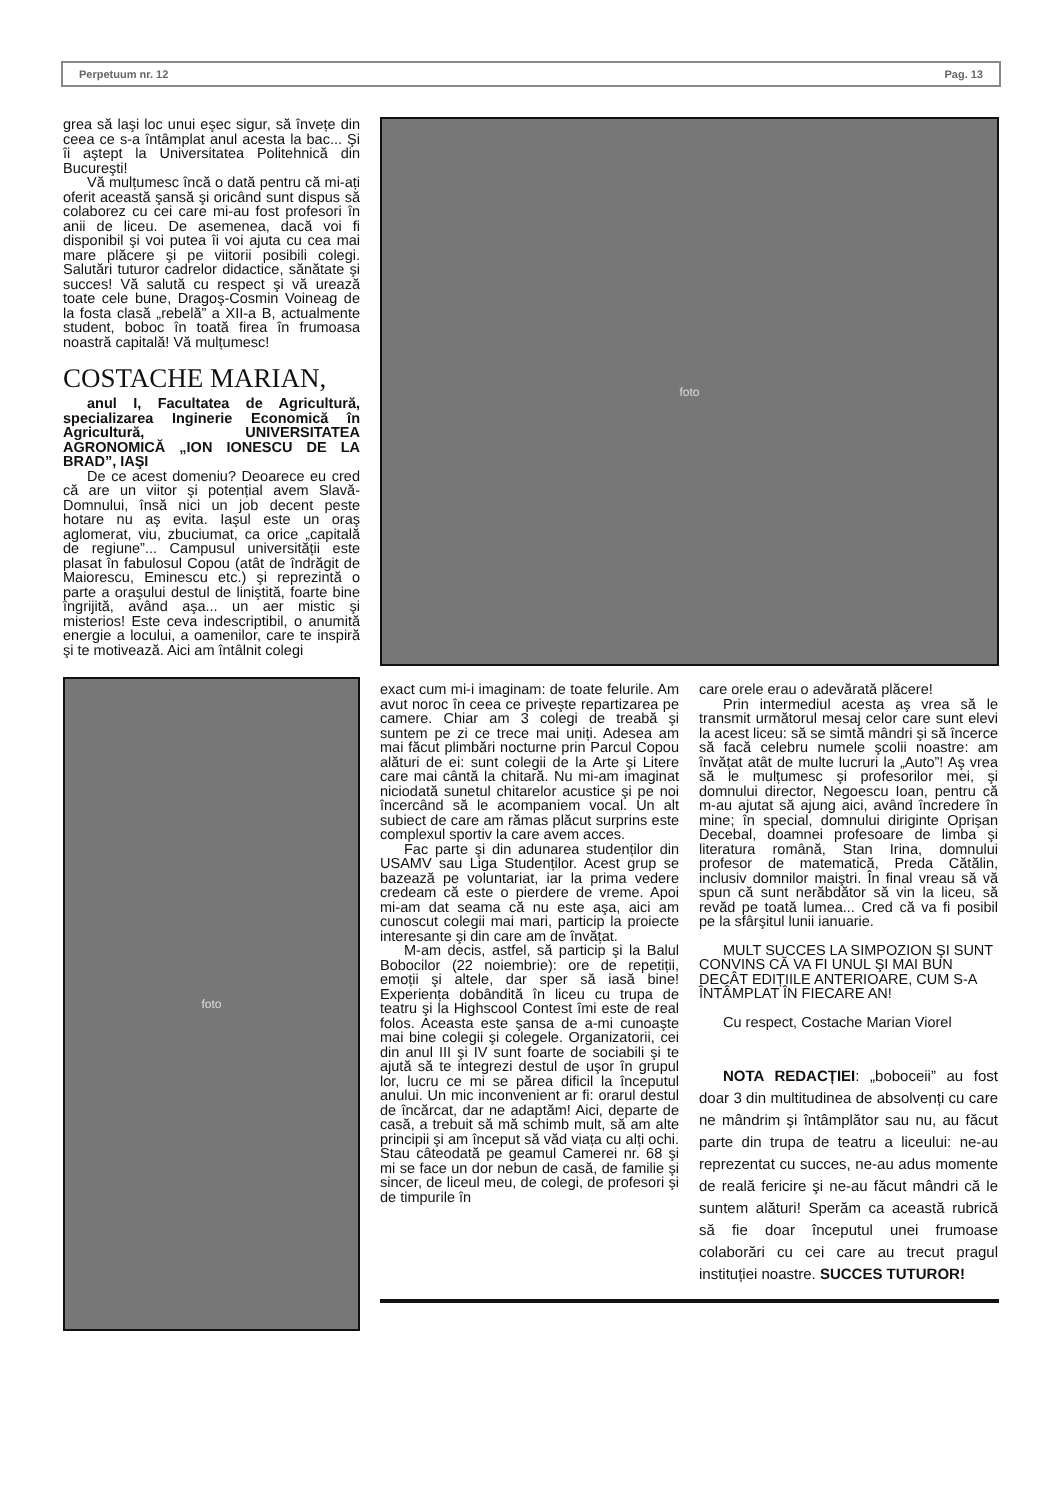Perpetuum nr. 12 Pag. 13
grea să laşi loc unui eşec sigur, să învețe din ceea ce s-a întâmplat anul acesta la bac... Şi îi aştept la Universitatea Politehnică din Bucureşti!
Vă mulțumesc încă o dată pentru că mi-ați oferit această şansă şi oricând sunt dispus să colaborez cu cei care mi-au fost profesori în anii de liceu. De asemenea, dacă voi fi disponibil şi voi putea îi voi ajuta cu cea mai mare plăcere şi pe viitorii posibili colegi. Salutări tuturor cadrelor didactice, sănătate şi succes! Vă salută cu respect şi vă urează toate cele bune, Dragoş-Cosmin Voineag de la fosta clasă „rebelă” a XII-a B, actualmente student, boboc în toată firea în frumoasa noastră capitală! Vă mulțumesc!
COSTACHE MARIAN,
anul I, Facultatea de Agricultură, specializarea Inginerie Economică în Agricultură, UNIVERSITATEA AGRONOMICĂ „ION IONESCU DE LA BRAD”, IAŞI
De ce acest domeniu? Deoarece eu cred că are un viitor şi potențial avem Slavă-Domnului, însă nici un job decent peste hotare nu aş evita. Iaşul este un oraş aglomerat, viu, zbuciumat, ca orice „capitală de regiune”... Campusul universității este plasat în fabulosul Copou (atât de îndrăgit de Maiorescu, Eminescu etc.) şi reprezintă o parte a oraşului destul de liniştită, foarte bine îngrijită, având aşa... un aer mistic şi misterios! Este ceva indescriptibil, o anumită energie a locului, a oamenilor, care te inspiră şi te motivează. Aici am întâlnit colegi
foto
foto
exact cum mi-i imaginam: de toate felurile. Am avut noroc în ceea ce priveşte repartizarea pe camere. Chiar am 3 colegi de treabă şi suntem pe zi ce trece mai uniți. Adesea am mai făcut plimbări nocturne prin Parcul Copou alături de ei: sunt colegii de la Arte şi Litere care mai cântă la chitară. Nu mi-am imaginat niciodată sunetul chitarelor acustice şi pe noi încercând să le acompaniem vocal. Un alt subiect de care am rămas plăcut surprins este complexul sportiv la care avem acces.
Fac parte şi din adunarea studenților din USAMV sau Liga Studenților. Acest grup se bazează pe voluntariat, iar la prima vedere credeam că este o pierdere de vreme. Apoi mi-am dat seama că nu este aşa, aici am cunoscut colegii mai mari, particip la proiecte interesante şi din care am de învățat.
M-am decis, astfel, să particip şi la Balul Bobocilor (22 noiembrie): ore de repetiții, emoții şi altele, dar sper să iasă bine! Experiența dobândită în liceu cu trupa de teatru şi la Highscool Contest îmi este de real folos. Aceasta este şansa de a-mi cunoaşte mai bine colegii şi colegele. Organizatorii, cei din anul III şi IV sunt foarte de sociabili şi te ajută să te integrezi destul de uşor în grupul lor, lucru ce mi se părea dificil la începutul anului. Un mic inconvenient ar fi: orarul destul de încărcat, dar ne adaptăm! Aici, departe de casă, a trebuit să mă schimb mult, să am alte principii şi am început să văd viața cu alți ochi. Stau câteodată pe geamul Camerei nr. 68 şi mi se face un dor nebun de casă, de familie şi sincer, de liceul meu, de colegi, de profesori şi de timpurile în
care orele erau o adevărată plăcere!
Prin intermediul acesta aş vrea să le transmit următorul mesaj celor care sunt elevi la acest liceu: să se simtă mândri şi să încerce să facă celebru numele şcolii noastre: am învățat atât de multe lucruri la „Auto”! Aş vrea să le mulțumesc şi profesorilor mei, şi domnului director, Negoescu Ioan, pentru că m-au ajutat să ajung aici, având încredere în mine; în special, domnului diriginte Oprişan Decebal, doamnei profesoare de limba şi literatura română, Stan Irina, domnului profesor de matematică, Preda Cătălin, inclusiv domnilor maiştri. În final vreau să vă spun că sunt nerăbdător să vin la liceu, să revăd pe toată lumea... Cred că va fi posibil pe la sfârşitul lunii ianuarie.
MULT SUCCES LA SIMPOZION ŞI SUNT CONVINS CĂ VA FI UNUL ŞI MAI BUN DECÂT EDIȚIILE ANTERIOARE, CUM S-A ÎNTÂMPLAT ÎN FIECARE AN!
Cu respect, Costache Marian Viorel
NOTA REDACȚIEI: „boboceii” au fost doar 3 din multitudinea de absolvenți cu care ne mândrim şi întâmplător sau nu, au făcut parte din trupa de teatru a liceului: ne-au reprezentat cu succes, ne-au adus momente de reală fericire şi ne-au făcut mândri că le suntem alături! Sperăm ca această rubrică să fie doar începutul unei frumoase colaborări cu cei care au trecut pragul instituției noastre. SUCCES TUTUROR!